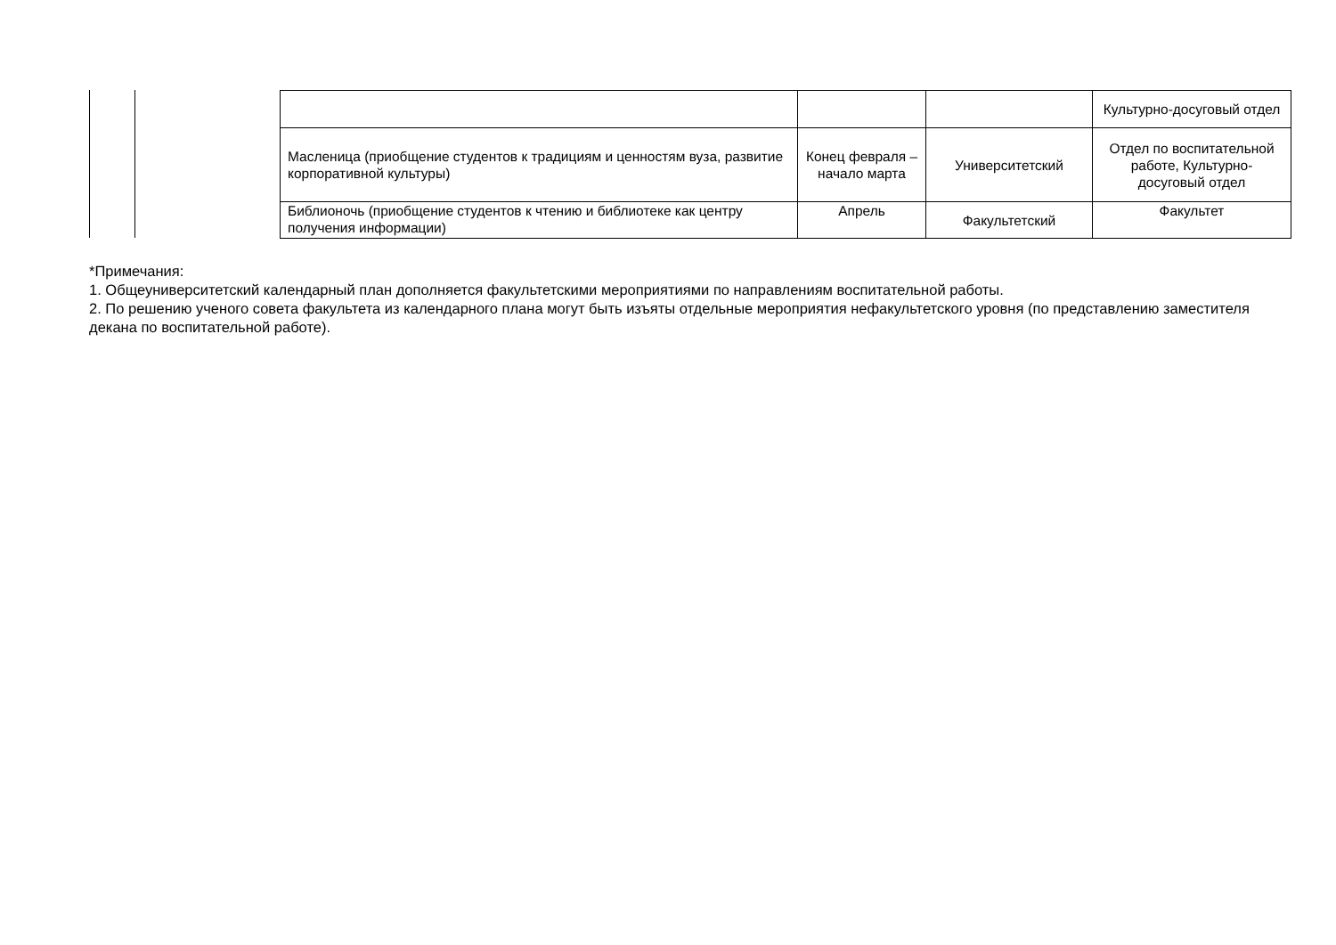| | | | Культурно-досуговый отдел |
| Масленица (приобщение студентов к традициям и ценностям вуза, развитие корпоративной культуры) | Конец февраля – начало марта | Университетский | Отдел по воспитательной работе, Культурно-досуговый отдел |
| Библионочь (приобщение студентов к чтению и библиотеке как центру получения информации) | Апрель | Факультетский | Факультет |
*Примечания:
1. Общеуниверситетский календарный план дополняется факультетскими мероприятиями по направлениям воспитательной работы.
2. По решению ученого совета факультета из календарного плана могут быть изъяты отдельные мероприятия нефакультетского уровня (по представлению заместителя декана по воспитательной работе).